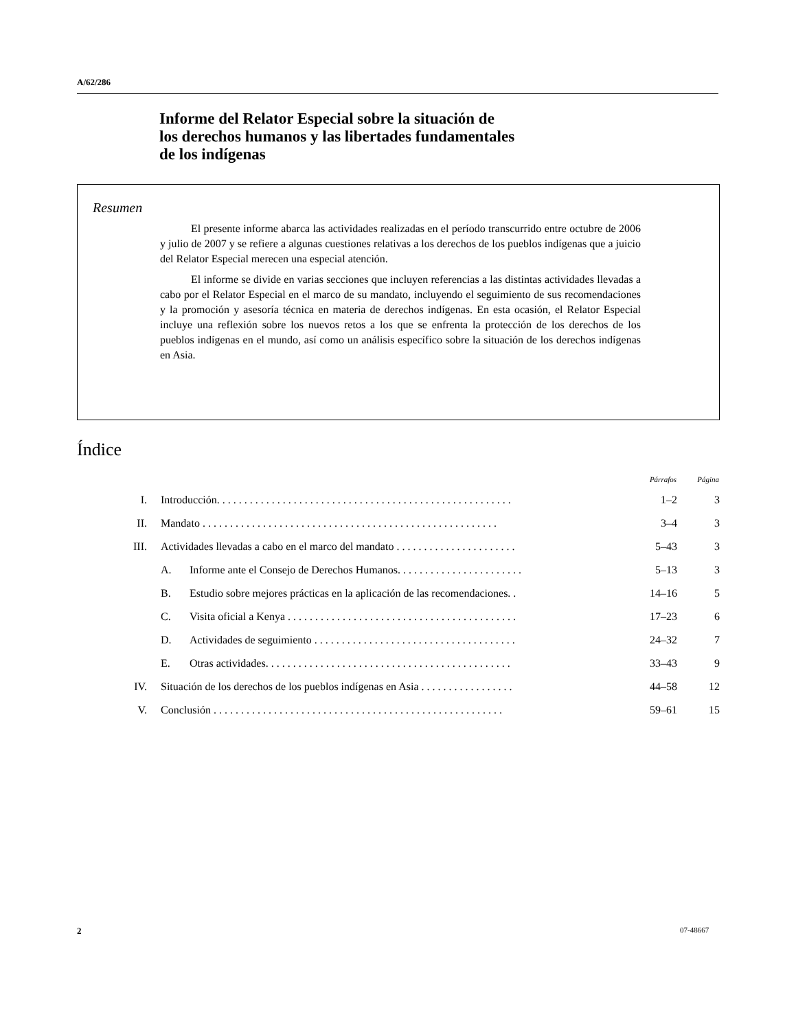A/62/286
Informe del Relator Especial sobre la situación de
los derechos humanos y las libertades fundamentales
de los indígenas
Resumen
El presente informe abarca las actividades realizadas en el período transcurrido entre octubre de 2006 y julio de 2007 y se refiere a algunas cuestiones relativas a los derechos de los pueblos indígenas que a juicio del Relator Especial merecen una especial atención.
El informe se divide en varias secciones que incluyen referencias a las distintas actividades llevadas a cabo por el Relator Especial en el marco de su mandato, incluyendo el seguimiento de sus recomendaciones y la promoción y asesoría técnica en materia de derechos indígenas. En esta ocasión, el Relator Especial incluye una reflexión sobre los nuevos retos a los que se enfrenta la protección de los derechos de los pueblos indígenas en el mundo, así como un análisis específico sobre la situación de los derechos indígenas en Asia.
Índice
| | | | Párrafos | Página |
| --- | --- | --- | --- | --- |
| I. | Introducción. . . . . . . . . . . . . . . . . . . . . . . . . . . . . . . . . . . . . . . . . . . . . . . . . . . . . . | | 1–2 | 3 |
| II. | Mandato . . . . . . . . . . . . . . . . . . . . . . . . . . . . . . . . . . . . . . . . . . . . . . . . . . . . . . | | 3–4 | 3 |
| III. | Actividades llevadas a cabo en el marco del mandato . . . . . . . . . . . . . . . . . . . . . . | | 5–43 | 3 |
| | A. | Informe ante el Consejo de Derechos Humanos. . . . . . . . . . . . . . . . . . . . . . . | 5–13 | 3 |
| | B. | Estudio sobre mejores prácticas en la aplicación de las recomendaciones. . | 14–16 | 5 |
| | C. | Visita oficial a Kenya . . . . . . . . . . . . . . . . . . . . . . . . . . . . . . . . . . . . . . . . . . | 17–23 | 6 |
| | D. | Actividades de seguimiento . . . . . . . . . . . . . . . . . . . . . . . . . . . . . . . . . . . . . | 24–32 | 7 |
| | E. | Otras actividades. . . . . . . . . . . . . . . . . . . . . . . . . . . . . . . . . . . . . . . . . . . . . | 33–43 | 9 |
| IV. | Situación de los derechos de los pueblos indígenas en Asia . . . . . . . . . . . . . . . . . | | 44–58 | 12 |
| V. | Conclusión . . . . . . . . . . . . . . . . . . . . . . . . . . . . . . . . . . . . . . . . . . . . . . . . . . . . . | | 59–61 | 15 |
2 07-48667